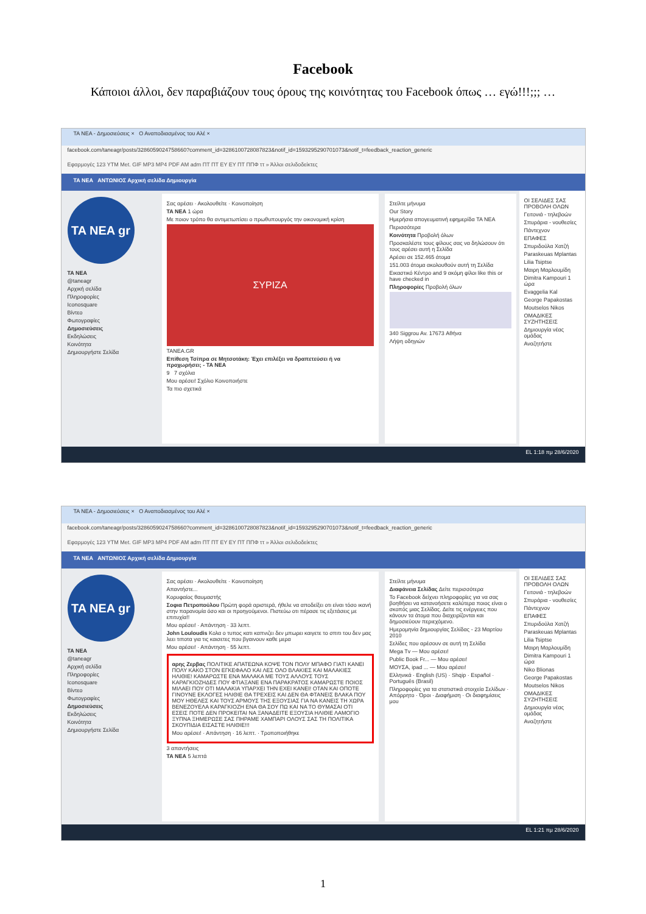Facebook
Κάποιοι άλλοι, δεν παραβιάζουν τους όρους της κοινότητας του Facebook όπως … εγώ!!!;;; …
TA NEA - Δημοσιεύσεις × Ο Αναποδιασμένος του Αλέ ×
facebook.com/taneagr/posts/3286059024758660?comment_id=3286100728087823&notif_id=1593295290701073&notif_t=feedback_reaction_generic
Εφαρμογές 123 YTM Met. GIF MP3 MP4 PDF AM adm ΠΤ ΠΤ EY EY ΠΤ ΠΠΦ ττ » Άλλοι σελιδοδείκτες
TA NEA ΑΝΤΩΝΙΟΣ Αρχική σελίδα Δημιουργία
TA NEA gr
TA NEA
@taneagr
Αρχική σελίδα
Πληροφορίες
Iconosquare
Βίντεο
Φωτογραφίες
Δημοσιεύσεις
Εκδηλώσεις
Κοινότητα
Δημιουργήστε Σελίδα
Σας αρέσει · Ακολουθείτε · Κοινοποίηση
TA NEA 1 ώρα
Με ποιον τρόπο θα αντιμετωπίσει ο πρωθυπουργός την οικονομική κρίση
ΣΥΡΙΖΑ
TANEA.GR
Επίθεση Τσίπρα σε Μητσοτάκη: Έχει επιλέξει να δραπετεύσει ή να προχωρήσει; - TA NEA
9 7 σχόλια
Μου αρέσει! Σχόλιο Κοινοποιήστε
Τα πιο σχετικά
Στείλτε μήνυμα
Our Story
Ημερήσια απογευματινή εφημερίδα TA NEA
Περισσότερα
Κοινότητα Προβολή όλων
Προσκαλέστε τους φίλους σας να δηλώσουν ότι τους αρέσει αυτή η Σελίδα
Αρέσει σε 152.465 άτομα
151.003 άτομα ακολουθούν αυτή τη Σελίδα
Εικαστικό Κέντρο and 9 ακόμη φίλοι like this or have checked in
Πληροφορίες Προβολή όλων
340 Siggrou Av. 17673 Αθήνα
Λήψη οδηγιών
ΟΙ ΣΕΛΙΔΕΣ ΣΑΣ ΠΡΟΒΟΛΗ ΟΛΩΝ
Γειτονιά - τηλεβοών
Σπυράρια - νουθεσίες
Πάντεχνον
ΕΠΑΦΕΣ
Σπυριδούλα Χατζή
Paraskeuas Mplantas
Lilia Tsiptse
Μαιρη Μαρλουμίδη
Dimitra Kampouri 1 ώρα
Evaggelia Kal
George Papakostas
Moutselos Nikos
ΟΜΑΔΙΚΕΣ ΣΥΖΗΤΗΣΕΙΣ
Δημιουργία νέας ομάδας
Αναζητήστε
EL 1:18 πμ 28/6/2020
TA NEA - Δημοσιεύσεις × Ο Αναποδιασμένος του Αλέ ×
facebook.com/taneagr/posts/3286059024758660?comment_id=3286100728087823&notif_id=1593295290701073&notif_t=feedback_reaction_generic
Εφαρμογές 123 YTM Met. GIF MP3 MP4 PDF AM adm ΠΤ ΠΤ EY EY ΠΤ ΠΠΦ ττ » Άλλοι σελιδοδείκτες
TA NEA ΑΝΤΩΝΙΟΣ Αρχική σελίδα Δημιουργία
TA NEA gr
TA NEA
@taneagr
Αρχική σελίδα
Πληροφορίες
Iconosquare
Βίντεο
Φωτογραφίες
Δημοσιεύσεις
Εκδηλώσεις
Κοινότητα
Δημιουργήστε Σελίδα
Σας αρέσει · Ακολουθείτε · Κοινοποίηση
Απαντήστε...
Κορυφαίος θαυμαστής
Σοφια Πετροπούλου Πρώτη φορά αριστερά, ήθελε να αποδείξει οτι είναι τόσο ικανή στην παρανομία όσο και οι προηγούμενοι. Πιστεύω οτι πέρασε τις εξετάσεις με επιτυχία!!
Μου αρέσει! · Απάντηση · 33 λεπτ.
John Louloudis Κολα ο τυπος κατι καπνιζει δεν μπωρει καιγετε το σπιτι του δεν μας λεει τιποτα για τις καισετες που βγαινουν καθε μερα
Μου αρέσει! · Απάντηση · 55 λεπτ.
αρης Ζερβας ΠΟΛΙΤΙΚΕ ΑΠΑΤΕΩΝΑ ΚΟΨΕ ΤΟΝ ΠΟΛΥ ΜΠΑΦΟ ΓΙΑΤΙ ΚΑΝΕΙ ΠΟΛΥ ΚΑΚΟ ΣΤΟΝ ΕΓΚΕΦΑΛΟ ΚΑΙ ΛΕΣ ΟΛΟ ΒΛΑΚΙΕΣ ΚΑΙ ΜΑΛΑΚΙΕΣ ΗΛΙΘΙΕ! ΚΑΜΑΡΩΣΤΕ ΕΝΑ ΜΑΛΑΚΑ ΜΕ ΤΟΥΣ ΑΛΛΟΥΣ ΤΟΥΣ ΚΑΡΑΓΚΙΟΖΗΔΕΣ ΠΟΥ ΦΤΙΑΞΑΝΕ ΕΝΑ ΠΑΡΑΚΡΑΤΟΣ ΚΑΜΑΡΩΣΤΕ ΠΟΙΟΣ ΜΙΛΑΕΙ ΠΟΥ ΟΤΙ ΜΑΛΑΚΙΑ ΥΠΑΡΧΕΙ ΤΗΝ ΕΧΕΙ ΚΑΝΕΙ! ΟΤΑΝ ΚΑΙ ΟΠΟΤΕ ΓΙΝΟΥΝΕ ΕΚΛΟΓΕΣ ΗΛΙΘΙΕ ΘΑ ΤΡΕΧΕΙΣ ΚΑΙ ΔΕΝ ΘΑ ΦΤΑΝΕΙΣ ΒΛΑΚΑ ΠΟΥ ΜΟΥ ΗΘΕΛΕΣ ΚΑΙ ΤΟΥΣ ΑΡΜΟΥΣ ΤΗΣ ΕΞΟΥΣΙΑΣ ΓΙΑ ΝΑ ΚΑΝΕΙΣ ΤΗ ΧΩΡΑ ΒΕΝΕΖΟΥΕΛΑ ΚΑΡΑΓΚΙΟΖΗ ΕΝΑ ΘΑ ΣΟΥ ΠΩ ΚΑΙ ΝΑ ΤΟ ΘΥΜΑΣΑΙ ΟΤΙ ΕΣΕΙΣ ΠΟΤΕ ΔΕΝ ΠΡΟΚΕΙΤΑΙ ΝΑ ΞΑΝΑΔΕΙΤΕ ΕΞΟΥΣΙΑ ΗΛΙΘΙΕ ΛΑΜΟΓΙΟ ΞΥΠΝΑ ΞΗΜΕΡΩΣΕ ΣΑΣ ΠΗΡΑΜΕ ΧΑΜΠΑΡΙ ΟΛΟΥΣ ΣΑΣ ΤΗ ΠΟΛΙΤΙΚΑ ΣΚΟΥΠΙΔΙΑ ΕΙΣΑΣΤΕ ΗΛΙΘΙΕ!!!
Μου αρέσει! · Απάντηση · 16 λεπτ. · Τροποποιήθηκε
3 απαντήσεις
TA NEA 5 λεπτά
Στείλτε μήνυμα
Διαφάνεια Σελίδας Δείτε περισσότερα
Το Facebook δείχνει πληροφορίες για να σας βοηθήσει να κατανοήσετε καλύτερα ποιος είναι ο σκοπός μιας Σελίδας. Δείτε τις ενέργειες που κάνουν τα άτομα που διαχειρίζονται και δημοσιεύουν περιεχόμενο.
Ημερομηνία δημιουργίας Σελίδας - 23 Μαρτίου 2010
Σελίδες που αρέσουν σε αυτή τη Σελίδα
Mega Tv — Μου αρέσει!
Public Book Fr... — Μου αρέσει!
ΜΟΥΣΑ, ipad ... — Μου αρέσει!
Ελληνικά · English (US) · Shqip · Español · Português (Brasil)
Πληροφορίες για τα στατιστικά στοιχεία Σελίδων · Απόρρητο · Όροι · Διαφήμιση · Οι διαφημίσεις μου
ΟΙ ΣΕΛΙΔΕΣ ΣΑΣ ΠΡΟΒΟΛΗ ΟΛΩΝ
Γειτονιά - τηλεβοών
Σπυράρια - νουθεσίες
Πάντεχνον
ΕΠΑΦΕΣ
Σπυριδούλα Χατζή
Paraskeuas Mplantas
Lilia Tsiptse
Μαιρη Μαρλουμίδη
Dimitra Kampouri 1 ώρα
Niko Blionas
George Papakostas
Moutselos Nikos
ΟΜΑΔΙΚΕΣ ΣΥΖΗΤΗΣΕΙΣ
Δημιουργία νέας ομάδας
Αναζητήστε
EL 1:21 πμ 28/6/2020
1